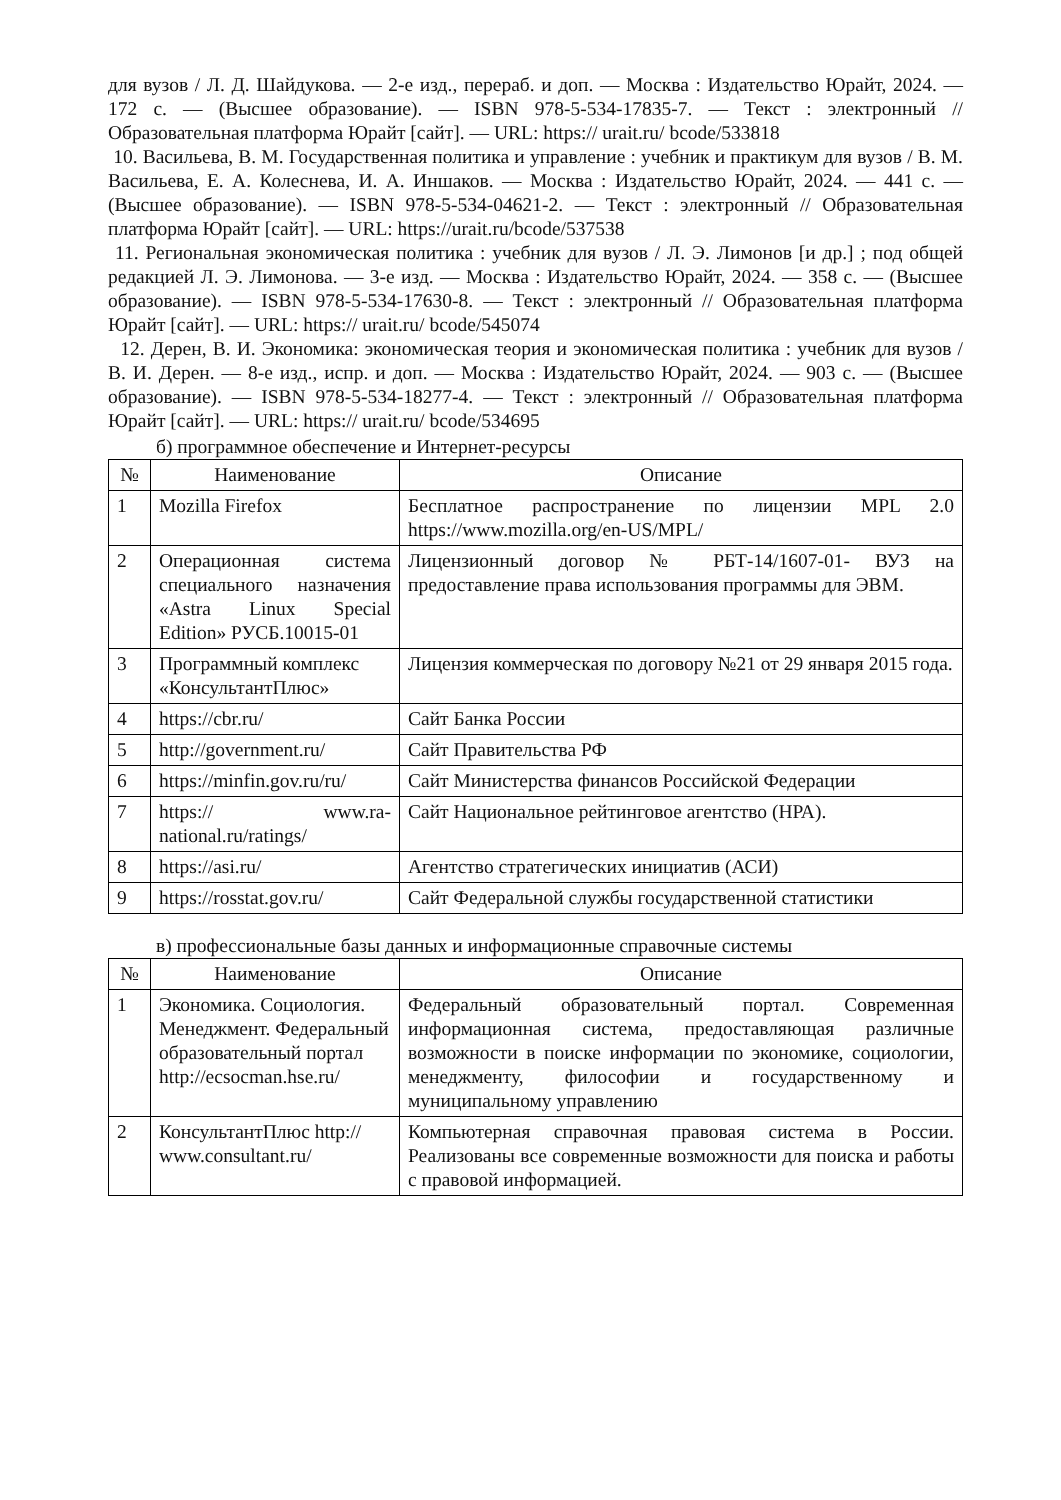для вузов / Л. Д. Шайдукова. — 2-е изд., перераб. и доп. — Москва : Издательство Юрайт, 2024. — 172 с. — (Высшее образование). — ISBN 978-5-534-17835-7. — Текст : электронный // Образовательная платформа Юрайт [сайт]. — URL: https:// urait.ru/ bcode/533818
10. Васильева, В. М. Государственная политика и управление : учебник и практикум для вузов / В. М. Васильева, Е. А. Колеснева, И. А. Иншаков. — Москва : Издательство Юрайт, 2024. — 441 с. — (Высшее образование). — ISBN 978-5-534-04621-2. — Текст : электронный // Образовательная платформа Юрайт [сайт]. — URL: https://urait.ru/bcode/537538
11. Региональная экономическая политика : учебник для вузов / Л. Э. Лимонов [и др.] ; под общей редакцией Л. Э. Лимонова. — 3-е изд. — Москва : Издательство Юрайт, 2024. — 358 с. — (Высшее образование). — ISBN 978-5-534-17630-8. — Текст : электронный // Образовательная платформа Юрайт [сайт]. — URL: https:// urait.ru/ bcode/545074
12. Дерен, В. И. Экономика: экономическая теория и экономическая политика : учебник для вузов / В. И. Дерен. — 8-е изд., испр. и доп. — Москва : Издательство Юрайт, 2024. — 903 с. — (Высшее образование). — ISBN 978-5-534-18277-4. — Текст : электронный // Образовательная платформа Юрайт [сайт]. — URL: https:// urait.ru/ bcode/534695
б) программное обеспечение и Интернет-ресурсы
| № | Наименование | Описание |
| --- | --- | --- |
| 1 | Mozilla Firefox | Бесплатное распространение по лицензии MPL 2.0 https://www.mozilla.org/en-US/MPL/ |
| 2 | Операционная система специального назначения «Astra Linux Special Edition» РУСБ.10015-01 | Лицензионный договор № РБТ-14/1607-01- ВУЗ на предоставление права использования программы для ЭВМ. |
| 3 | Программный комплекс «КонсультантПлюс» | Лицензия коммерческая по договору №21 от 29 января 2015 года. |
| 4 | https://cbr.ru/ | Сайт Банка России |
| 5 | http://government.ru/ | Сайт Правительства РФ |
| 6 | https://minfin.gov.ru/ru/ | Сайт Министерства финансов Российской Федерации |
| 7 | https:// www.ra-national.ru/ratings/ | Сайт Национальное рейтинговое агентство (НРА). |
| 8 | https://asi.ru/ | Агентство стратегических инициатив (АСИ) |
| 9 | https://rosstat.gov.ru/ | Сайт Федеральной службы государственной статистики |
в) профессиональные базы данных и информационные справочные системы
| № | Наименование | Описание |
| --- | --- | --- |
| 1 | Экономика. Социология. Менеджмент. Федеральный образовательный портал http://ecsocman.hse.ru/ | Федеральный образовательный портал. Современная информационная система, предоставляющая различные возможности в поиске информации по экономике, социологии, менеджменту, философии и государственному и муниципальному управлению |
| 2 | КонсультантПлюс http:// www.consultant.ru/ | Компьютерная справочная правовая система в России. Реализованы все современные возможности для поиска и работы с правовой информацией. |